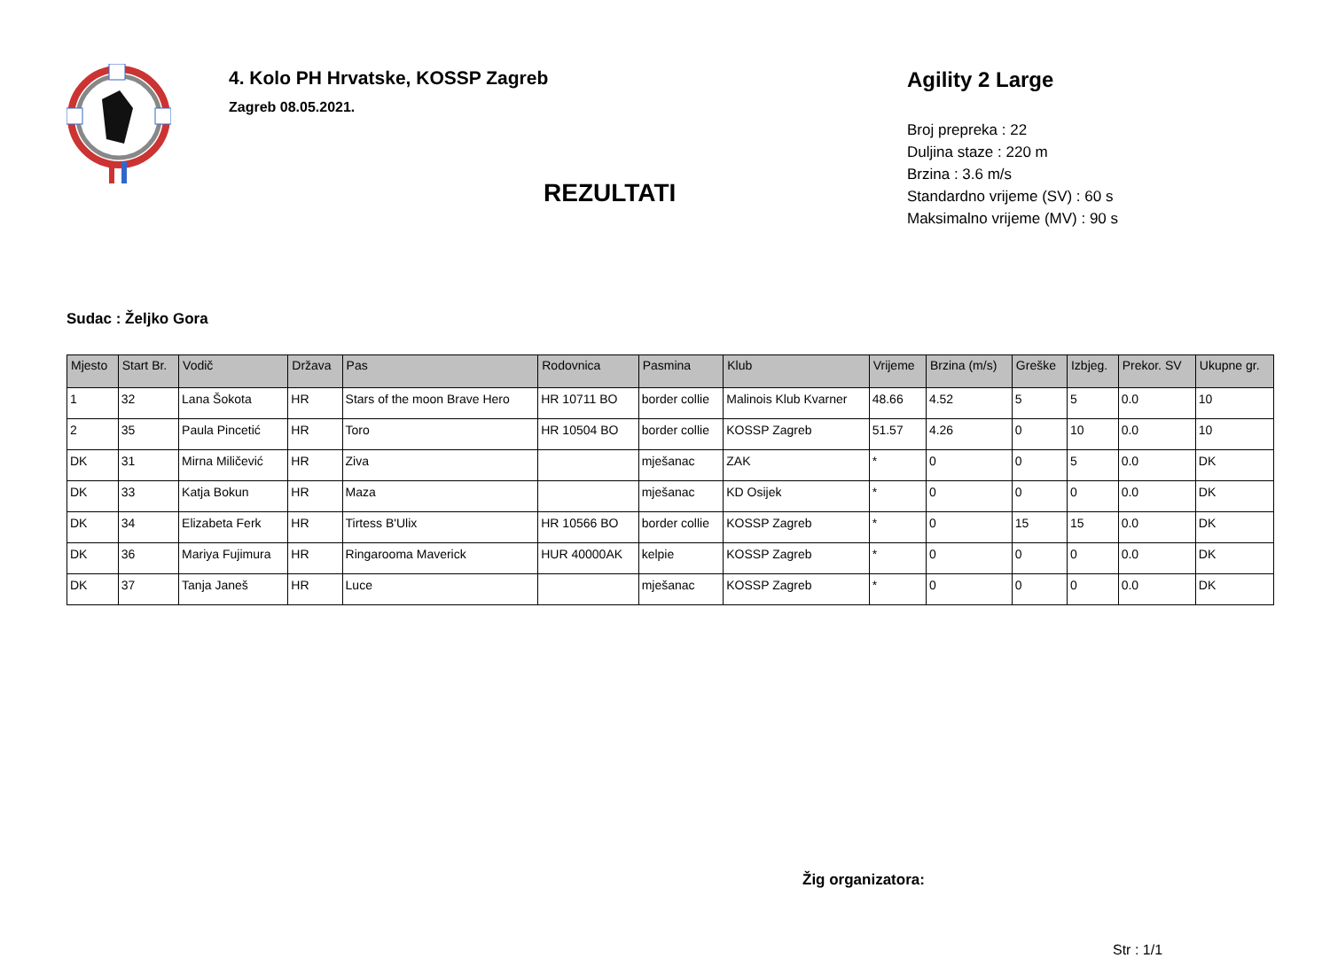4. Kolo PH Hrvatske, KOSSP Zagreb
Zagreb 08.05.2021.
REZULTATI
Agility 2 Large
Broj prepreka : 22
Duljina staze : 220 m
Brzina : 3.6 m/s
Standardno vrijeme (SV) : 60 s
Maksimalno vrijeme (MV) : 90 s
Sudac : Željko Gora
| Mjesto | Start Br. | Vodič | Država | Pas | Rodovnica | Pasmina | Klub | Vrijeme | Brzina (m/s) | Greške | Izbjeg. | Prekor. SV | Ukupne gr. |
| --- | --- | --- | --- | --- | --- | --- | --- | --- | --- | --- | --- | --- | --- |
| 1 | 32 | Lana Šokota | HR | Stars of the moon Brave Hero | HR 10711 BO | border collie | Malinois Klub Kvarner | 48.66 | 4.52 | 5 | 5 | 0.0 | 10 |
| 2 | 35 | Paula Pincetić | HR | Toro | HR 10504 BO | border collie | KOSSP Zagreb | 51.57 | 4.26 | 0 | 10 | 0.0 | 10 |
| DK | 31 | Mirna Miličević | HR | Ziva | | mješanac | ZAK | * | 0 | 0 | 5 | 0.0 | DK |
| DK | 33 | Katja Bokun | HR | Maza | | mješanac | KD Osijek | * | 0 | 0 | 0 | 0.0 | DK |
| DK | 34 | Elizabeta Ferk | HR | Tirtess B'Ulix | HR 10566 BO | border collie | KOSSP Zagreb | * | 0 | 15 | 15 | 0.0 | DK |
| DK | 36 | Mariya Fujimura | HR | Ringarooma Maverick | HUR 40000AK | kelpie | KOSSP Zagreb | * | 0 | 0 | 0 | 0.0 | DK |
| DK | 37 | Tanja Janeš | HR | Luce | | mješanac | KOSSP Zagreb | * | 0 | 0 | 0 | 0.0 | DK |
Žig organizatora:
Str : 1/1